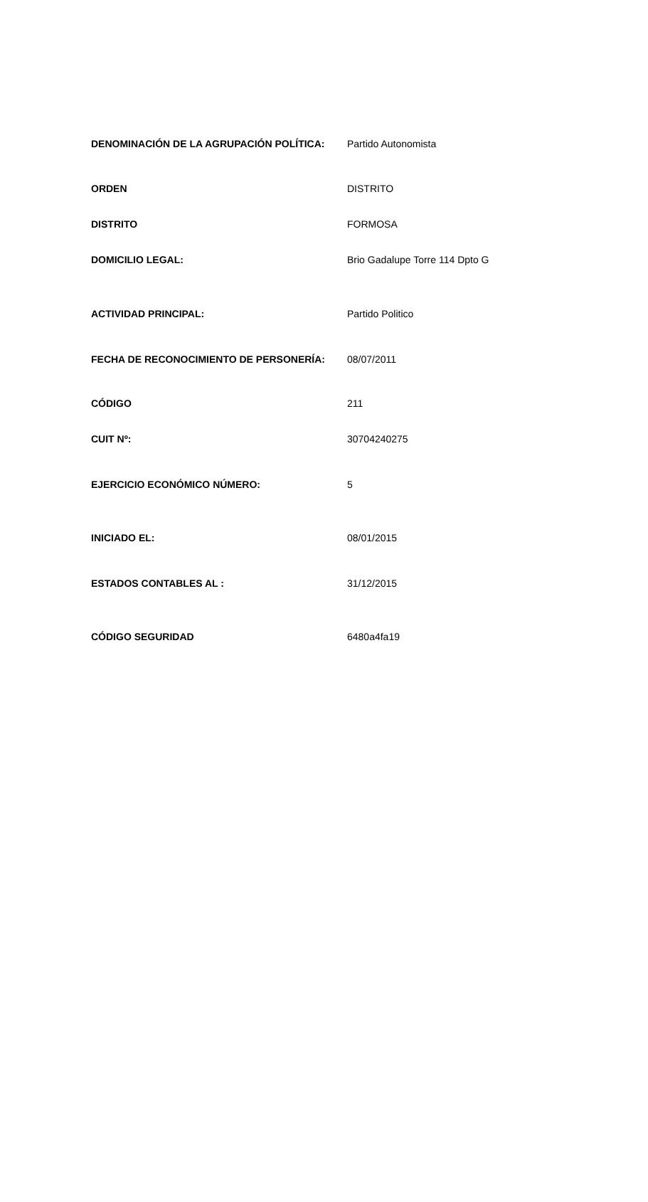| DENOMINACIÓN DE LA AGRUPACIÓN POLÍTICA: | Partido Autonomista |
| ORDEN | DISTRITO |
| DISTRITO | FORMOSA |
| DOMICILIO LEGAL: | Brio Gadalupe Torre 114 Dpto G |
| ACTIVIDAD PRINCIPAL: | Partido Politico |
| FECHA DE RECONOCIMIENTO DE PERSONERÍA: | 08/07/2011 |
| CÓDIGO | 211 |
| CUIT Nº: | 30704240275 |
| EJERCICIO ECONÓMICO NÚMERO: | 5 |
| INICIADO EL: | 08/01/2015 |
| ESTADOS CONTABLES AL : | 31/12/2015 |
| CÓDIGO SEGURIDAD | 6480a4fa19 |